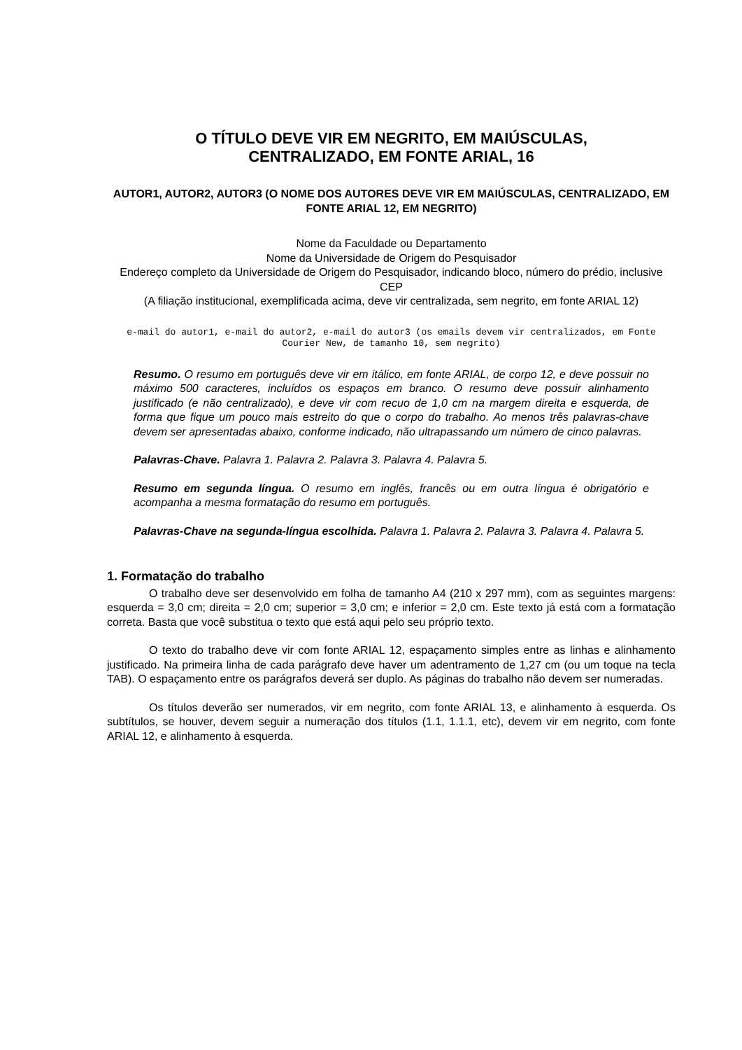O TÍTULO DEVE VIR EM NEGRITO, EM MAIÚSCULAS,
CENTRALIZADO, EM FONTE ARIAL, 16
AUTOR1, AUTOR2, AUTOR3 (O NOME DOS AUTORES DEVE VIR EM MAIÚSCULAS, CENTRALIZADO, EM FONTE ARIAL 12, EM NEGRITO)
Nome da Faculdade ou Departamento
Nome da Universidade de Origem do Pesquisador
Endereço completo da Universidade de Origem do Pesquisador, indicando bloco, número do prédio, inclusive CEP
(A filiação institucional, exemplificada acima, deve vir centralizada, sem negrito, em fonte ARIAL 12)
e-mail do autor1, e-mail do autor2, e-mail do autor3 (os emails devem vir centralizados, em Fonte Courier New, de tamanho 10, sem negrito)
Resumo. O resumo em português deve vir em itálico, em fonte ARIAL, de corpo 12, e deve possuir no máximo 500 caracteres, incluídos os espaços em branco. O resumo deve possuir alinhamento justificado (e não centralizado), e deve vir com recuo de 1,0 cm na margem direita e esquerda, de forma que fique um pouco mais estreito do que o corpo do trabalho. Ao menos três palavras-chave devem ser apresentadas abaixo, conforme indicado, não ultrapassando um número de cinco palavras.
Palavras-Chave. Palavra 1. Palavra 2. Palavra 3. Palavra 4. Palavra 5.
Resumo em segunda língua. O resumo em inglês, francês ou em outra língua é obrigatório e acompanha a mesma formatação do resumo em português.
Palavras-Chave na segunda-língua escolhida. Palavra 1. Palavra 2. Palavra 3. Palavra 4. Palavra 5.
1. Formatação do trabalho
O trabalho deve ser desenvolvido em folha de tamanho A4 (210 x 297 mm), com as seguintes margens: esquerda = 3,0 cm; direita = 2,0 cm; superior = 3,0 cm; e inferior = 2,0 cm. Este texto já está com a formatação correta. Basta que você substitua o texto que está aqui pelo seu próprio texto.
O texto do trabalho deve vir com fonte ARIAL 12, espaçamento simples entre as linhas e alinhamento justificado. Na primeira linha de cada parágrafo deve haver um adentramento de 1,27 cm (ou um toque na tecla TAB). O espaçamento entre os parágrafos deverá ser duplo. As páginas do trabalho não devem ser numeradas.
Os títulos deverão ser numerados, vir em negrito, com fonte ARIAL 13, e alinhamento à esquerda. Os subtítulos, se houver, devem seguir a numeração dos títulos (1.1, 1.1.1, etc), devem vir em negrito, com fonte ARIAL 12, e alinhamento à esquerda.